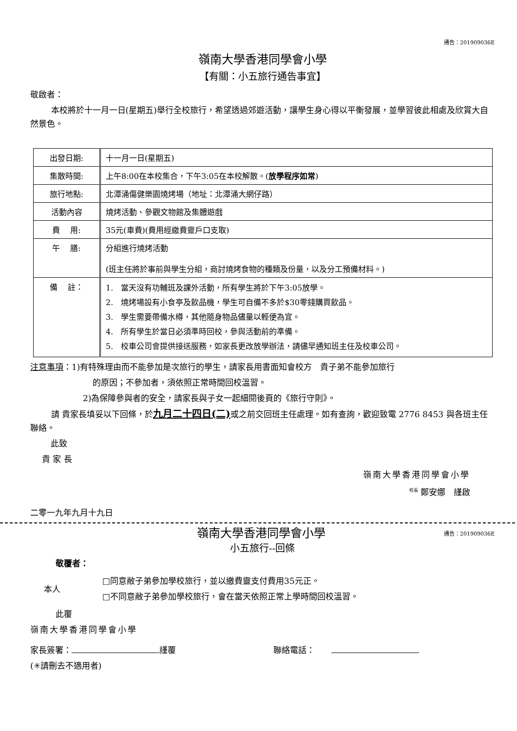通告：201909036E
嶺南大學香港同學會小學
【有關：小五旅行通告事宜】
敬啟者：
本校將於十一月一日(星期五)舉行全校旅行，希望透過郊遊活動，讓學生身心得以平衡發展，並學習彼此相處及欣賞大自然景色。
| 出發日期: | 十一月一日(星期五) |
| 集散時間: | 上午8:00在本校集合，下午3:05在本校解散。( 放學程序如常 ) |
| 旅行地點: | 北潭涌傷健樂園燒烤場（地址：北潭涌大網仔路） |
| 活動內容 | 燒烤活動、參觀文物館及集體遊戲 |
| 費 用: | 35元(車費)(費用經繳費靈戶口支取) |
| 午 膳: | 分組進行燒烤活動 (班主任將於事前與學生分組，商討燒烤食物的種類及份量，以及分工預備材料。) |
| 備 註： | 1. 當天沒有功輔班及課外活動，所有學生將於下午3:05放學。 2. 燒烤場設有小食亭及飲品機，學生可自備不多於$30零錢購買飲品。 3. 學生需要帶備水樽，其他隨身物品儘量以輕便為宜。 4. 所有學生於當日必須準時回校，參與活動前的準備。 5. 校車公司會提供接送服務，如家長更改放學辦法，請儘早通知班主任及校車公司。 |
注意事項：1)有特殊理由而不能參加是次旅行的學生，請家長用書面知會校方　貴子弟不能參加旅行
的原因；不參加者，須依照正常時間回校溫習。
2)為保障參與者的安全，請家長與子女一起細閱後頁的《旅行守則》。
請 貴家長填妥以下回條，於九月二十四日(二) 或之前交回班主任處理。如有查詢，歡迎致電 2776 8453 與各班主任聯絡。
此致
貴 家 長
嶺南大學香港同學會小學
<sup>校長</sup> 鄭安娜　謹啟
二零一九年九月十九日
嶺南大學香港同學會小學
通告：201909036E
小五旅行--回條
敬覆者：
本人
□同意敝子弟參加學校旅行，並以繳費靈支付費用35元正。
□不同意敝子弟參加學校旅行，會在當天依照正常上學時間回校溫習。
此覆
嶺南大學香港同學會小學
家長簽署： 謹覆 聯絡電話：　　
(✳請刪去不適用者)